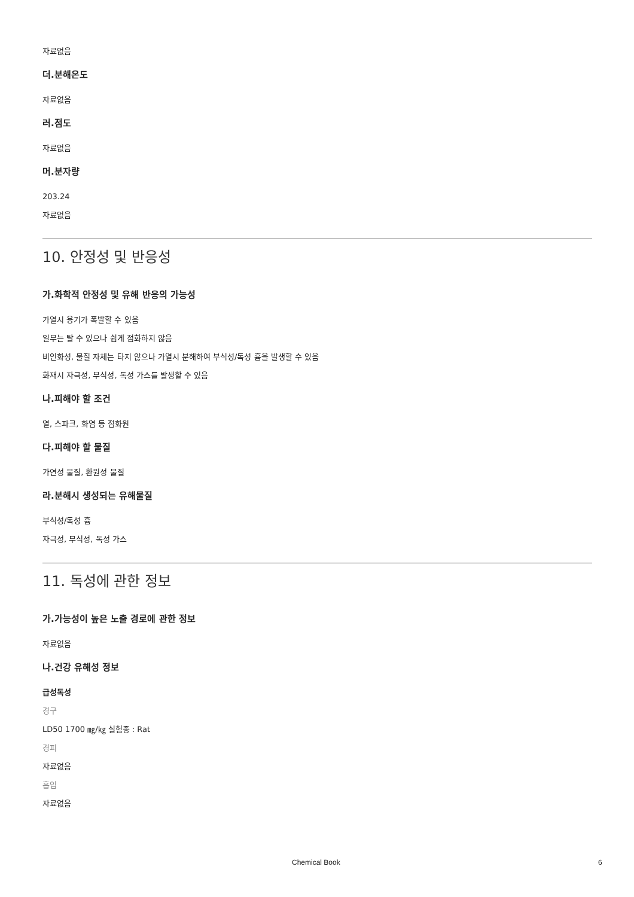자료없음
더.분해온도
자료없음
러.점도
자료없음
머.분자량
203.24
자료없음
10. 안정성 및 반응성
가.화학적 안정성 및 유해 반응의 가능성
가열시 용기가 폭발할 수 있음
일부는 탈 수 있으나 쉽게 점화하지 않음
비인화성, 물질 자체는 타지 않으나 가열시 분해하여 부식성/독성 흄을 발생할 수 있음
화재시 자극성, 부식성, 독성 가스를 발생할 수 있음
나.피해야 할 조건
열, 스파크, 화염 등 점화원
다.피해야 할 물질
가연성 물질, 환원성 물질
라.분해시 생성되는 유해물질
부식성/독성 흄
자극성, 부식성, 독성 가스
11. 독성에 관한 정보
가.가능성이 높은 노출 경로에 관한 정보
자료없음
나.건강 유해성 정보
급성독성
경구
LD50 1700 ㎎/㎏ 실험종 : Rat
경피
자료없음
흡입
자료없음
Chemical Book 6